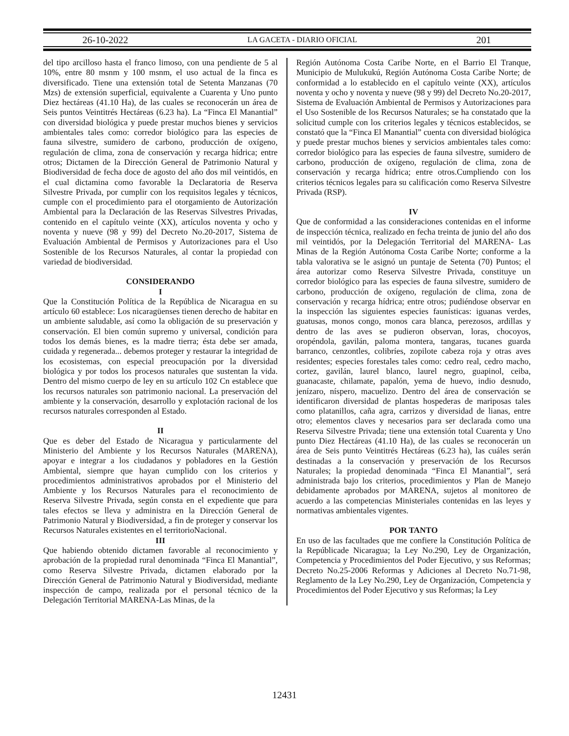26-10-2022 LA GACETA - DIARIO OFICIAL 201
del tipo arcilloso hasta el franco limoso, con una pendiente de 5 al 10%, entre 80 msnm y 100 msnm, el uso actual de la finca es diversificado. Tiene una extensión total de Setenta Manzanas (70 Mzs) de extensión superficial, equivalente a Cuarenta y Uno punto Diez hectáreas (41.10 Ha), de las cuales se reconocerán un área de Seis puntos Veintitrés Hectáreas (6.23 ha). La “Finca El Manantial” con diversidad biológica y puede prestar muchos bienes y servicios ambientales tales como: corredor biológico para las especies de fauna silvestre, sumidero de carbono, producción de oxígeno, regulación de clima, zona de conservación y recarga hídrica; entre otros; Dictamen de la Dirección General de Patrimonio Natural y Biodiversidad de fecha doce de agosto del año dos mil veintidós, en el cual dictamina como favorable la Declaratoria de Reserva Silvestre Privada, por cumplir con los requisitos legales y técnicos, cumple con el procedimiento para el otorgamiento de Autorización Ambiental para la Declaración de las Reservas Silvestres Privadas, contenido en el capítulo veinte (XX), artículos noventa y ocho y noventa y nueve (98 y 99) del Decreto No.20-2017, Sistema de Evaluación Ambiental de Permisos y Autorizaciones para el Uso Sostenible de los Recursos Naturales, al contar la propiedad con variedad de biodiversidad.
CONSIDERANDO
I
Que la Constitución Política de la República de Nicaragua en su artículo 60 establece: Los nicaragüenses tienen derecho de habitar en un ambiente saludable, así como la obligación de su preservación y conservación. El bien común supremo y universal, condición para todos los demás bienes, es la madre tierra; ésta debe ser amada, cuidada y regenerada... debemos proteger y restaurar la integridad de los ecosistemas, con especial preocupación por la diversidad biológica y por todos los procesos naturales que sustentan la vida. Dentro del mismo cuerpo de ley en su artículo 102 Cn establece que los recursos naturales son patrimonio nacional. La preservación del ambiente y la conservación, desarrollo y explotación racional de los recursos naturales corresponden al Estado.
II
Que es deber del Estado de Nicaragua y particularmente del Ministerio del Ambiente y los Recursos Naturales (MARENA), apoyar e integrar a los ciudadanos y pobladores en la Gestión Ambiental, siempre que hayan cumplido con los criterios y procedimientos administrativos aprobados por el Ministerio del Ambiente y los Recursos Naturales para el reconocimiento de Reserva Silvestre Privada, según consta en el expediente que para tales efectos se lleva y administra en la Dirección General de Patrimonio Natural y Biodiversidad, a fin de proteger y conservar los Recursos Naturales existentes en el territorioNacional.
III
Que habiendo obtenido dictamen favorable al reconocimiento y aprobación de la propiedad rural denominada “Finca El Manantial”, como Reserva Silvestre Privada, dictamen elaborado por la Dirección General de Patrimonio Natural y Biodiversidad, mediante inspección de campo, realizada por el personal técnico de la Delegación Territorial MARENA-Las Minas, de la
Región Autónoma Costa Caribe Norte, en el Barrio El Tranque, Municipio de Mulukukú, Región Autónoma Costa Caribe Norte; de conformidad a lo establecido en el capítulo veinte (XX), artículos noventa y ocho y noventa y nueve (98 y 99) del Decreto No.20-2017, Sistema de Evaluación Ambiental de Permisos y Autorizaciones para el Uso Sostenible de los Recursos Naturales; se ha constatado que la solicitud cumple con los criterios legales y técnicos establecidos, se constató que la “Finca El Manantial” cuenta con diversidad biológica y puede prestar muchos bienes y servicios ambientales tales como: corredor biológico para las especies de fauna silvestre, sumidero de carbono, producción de oxígeno, regulación de clima, zona de conservación y recarga hídrica; entre otros.Cumpliendo con los criterios técnicos legales para su calificación como Reserva Silvestre Privada (RSP).
IV
Que de conformidad a las consideraciones contenidas en el informe de inspección técnica, realizado en fecha treinta de junio del año dos mil veintidós, por la Delegación Territorial del MARENA- Las Minas de la Región Autónoma Costa Caribe Norte; conforme a la tabla valorativa se le asignó un puntaje de Setenta (70) Puntos; el área autorizar como Reserva Silvestre Privada, constituye un corredor biológico para las especies de fauna silvestre, sumidero de carbono, producción de oxígeno, regulación de clima, zona de conservación y recarga hídrica; entre otros; pudiéndose observar en la inspección las siguientes especies faunísticas: iguanas verdes, guatusas, monos congo, monos cara blanca, perezosos, ardillas y dentro de las aves se pudieron observan, loras, chocoyos, oropéndola, gavilán, paloma montera, tangaras, tucanes guarda barranco, cenzontles, colibríes, zopilote cabeza roja y otras aves residentes; especies forestales tales como: cedro real, cedro macho, cortez, gavilán, laurel blanco, laurel negro, guapinol, ceiba, guanacaste, chilamate, papalón, yema de huevo, indio desnudo, jenízaro, níspero, macuelizo. Dentro del área de conservación se identificaron diversidad de plantas hospederas de mariposas tales como platanillos, caña agra, carrizos y diversidad de lianas, entre otro; elementos claves y necesarios para ser declarada como una Reserva Silvestre Privada; tiene una extensión total Cuarenta y Uno punto Diez Hectáreas (41.10 Ha), de las cuales se reconocerán un área de Seis punto Veintitrés Hectáreas (6.23 ha), las cuáles serán destinadas a la conservación y preservación de los Recursos Naturales; la propiedad denominada “Finca El Manantial”, será administrada bajo los criterios, procedimientos y Plan de Manejo debidamente aprobados por MARENA, sujetos al monitoreo de acuerdo a las competencias Ministeriales contenidas en las leyes y normativas ambientales vigentes.
POR TANTO
En uso de las facultades que me confiere la Constitución Política de la Repúblicade Nicaragua; la Ley No.290, Ley de Organización, Competencia y Procedimientos del Poder Ejecutivo, y sus Reformas; Decreto No.25-2006 Reformas y Adiciones al Decreto No.71-98, Reglamento de la Ley No.290, Ley de Organización, Competencia y Procedimientos del Poder Ejecutivo y sus Reformas; la Ley
12431